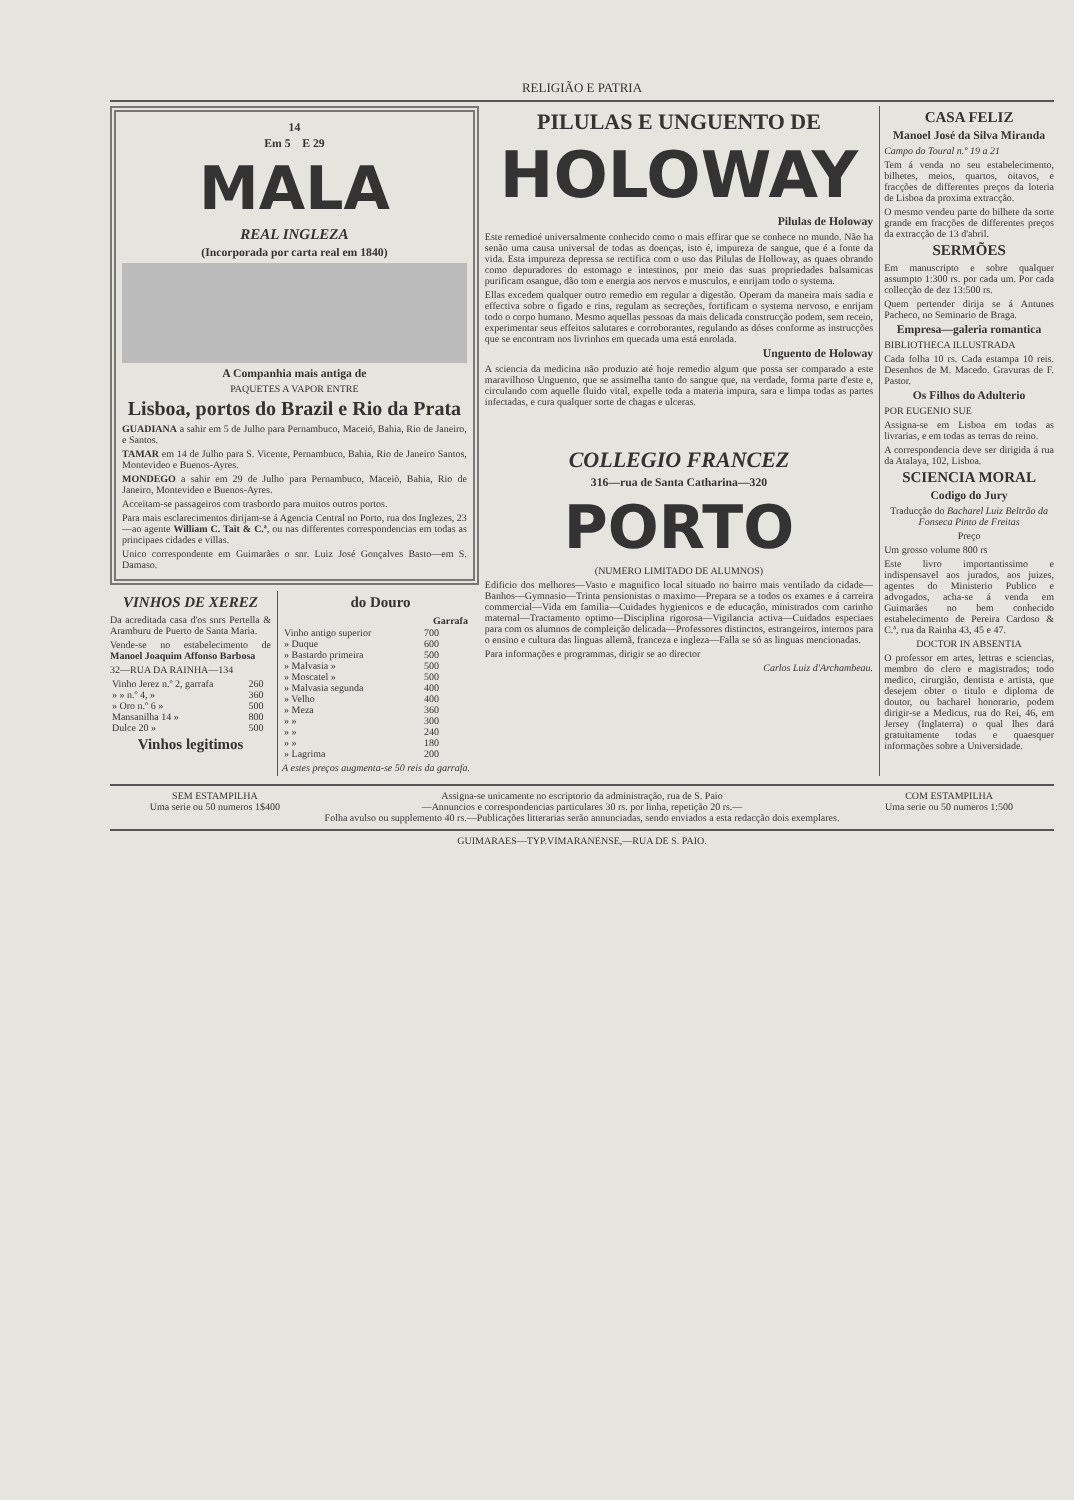RELIGIÃO E PATRIA
14
Em 5 E 29
MALA
REAL INGLEZA
(Incorporada por carta real em 1840)
A Companhia mais antiga de
PAQUETES A VAPOR ENTRE
Lisboa, portos do Brazil e Rio da Prata
GUADIANA a sahir em 5 de Julho para Pernambuco, Maceió, Bahia, Rio de Janeiro, e Santos.
TAMAR em 14 de Julho para S. Vicente, Pernambuco, Bahia, Rio de Janeiro Santos, Montevideo e Buenos-Ayres.
MONDEGO a sahir em 29 de Julho para Pernambuco, Maceiò, Bahia, Rio de Janeiro, Montevideo e Buenos-Ayres.
Acceitam-se passageiros com trasbordo para muitos outros portos.
Para mais esclarecimentos dirijam-se á Agencia Central no Porto, rua dos Inglezes, 23—ao agente William C. Tait & C.ª, ou nas differentes correspondencias em todas as principaes cidades e villas.
Unico correspondente em Guimarães o snr. Luiz José Gonçalves Basto—em S. Damaso.
VINHOS DE XEREZ
Da acreditada casa d'os snrs Pertella & Aramburu de Puerto de Santa Maria.
Vende-se no estabelecimento de Manoel Joaquim Affonso Barbosa
32—RUA DA RAINHA—134
| Vinho Jerez n.º 2, garrafa | 260 |
| » » n.º 4, » | 360 |
| » Oro n.º 6 » | 500 |
| Mansanilha 14 » | 800 |
| Dulce 20 » | 500 |
Vinhos legitimos
do Douro
| | Garrafa |
| --- | --- |
| Vinho antigo superior | 700 |
| » Duque | 600 |
| » Bastardo primeira | 500 |
| » Malvasia » | 500 |
| » Moscatel » | 500 |
| » Malvasia segunda | 400 |
| » Velho | 400 |
| » Meza | 360 |
| » » | 300 |
| » » | 240 |
| » » | 180 |
| » Lagrima | 200 |
A estes preços augmenta-se 50 reis da garrafa.
PILULAS E UNGUENTO DE
HOLOWAY
Pilulas de Holoway
Este remedioé universalmente conhecido como o mais effirar que se conhece no mundo. Não ha senão uma causa universal de todas as doenças, isto é, impureza de sangue, que é a fonte da vida. Esta impureza depressa se rectifica com o uso das Pilulas de Holloway, as quaes obrando como depuradores do estomago e intestinos, por meio das suas propriedades balsamicas purificam osangue, dão tom e energia aos nervos e musculos, e enrijam todo o systema.
Ellas excedem qualquer outro remedio em regular a digestão. Operam da maneira mais sadia e effectiva sobre o figado e rins, regulam as secreções, fortificam o systema nervoso, e enrijam todo o corpo humano. Mesmo aquellas pessoas da mais delicada construcção podem, sem receio, experimentar seus effeitos salutares e corroborantes, regulando as dóses conforme as instrucções que se encontram nos livrinhos em quecada uma está enrolada.
Unguento de Holoway
A sciencia da medicina não produzio até hoje remedio algum que possa ser comparado a este maravilhoso Unguento, que se assimelha tanto do sangue que, na verdade, forma parte d'este e, circulando com aquelle fluido vital, expelle toda a materia impura, sara e limpa todas as partes infectadas, e cura qualquer sorte de chagas e ulceras.
COLLEGIO FRANCEZ
316—rua de Santa Catharina—320
PORTO
(NUMERO LIMITADO DE ALUMNOS)
Edificio dos melhores—Vasto e magnifico local situado no bairro mais ventilado da cidade—Banhos—Gymnasio—Trinta pensionistas o maximo—Prepara se a todos os exames e á carreira commercial—Vida em familia—Cuidades hygienicos e de educação, ministrados com carinho maternal—Tractamento optimo—Disciplina rigorosa—Vigilancia activa—Cuidados especiaes para com os alumnos de compleição delicada—Professores distinctos, estrangeiros, internos para o ensino e cultura das linguas allemã, franceza e ingleza—Falla se só as linguas mencionadas.
Para informações e programmas, dirigir se ao director
Carlos Luiz d'Archambeau.
CASA FELIZ
Manoel José da Silva Miranda
Campo do Toural n.º 19 a 21
Tem á venda no seu estabelecimento, bilhetes, meios, quartos, oitavos, e fracções de differentes preços da loteria de Lisboa da proxima extracção.
O mesmo vendeu parte do bilhete da sorte grande em fracções de differentes preços da extracção de 13 d'abril.
SERMÕES
Em manuscripto e sobre qualquer assumpto 1:300 rs. por cada um. Por cada collecção de dez 13:500 rs.
Quem pertender dirija se á Antunes Pacheco, no Seminario de Braga.
Empresa—galeria romantica
BIBLIOTHECA ILLUSTRADA
Cada folha 10 rs. Cada estampa 10 reis. Desenhos de M. Macedo. Gravuras de F. Pastor.
Os Filhos do Adulterio
POR EUGENIO SUE
Assigna-se em Lisboa em todas as livrarias, e em todas as terras do reino.
A correspondencia deve ser dirigida á rua da Atalaya, 102, Lisboa.
SCIENCIA MORAL
Codigo do Jury
Traducção do Bacharel Luiz Beltrão da Fonseca Pinto de Freitas
Preço
Um grosso volume 800 rs
Este livro importantissimo e indispensavel aos jurados, aos juizes, agentes do Ministerio Publico e advogados, acha-se á venda em Guimarães no bem conhecido estabelecimento de Pereira Cardoso & C.ª, rua da Rainha 43, 45 e 47.
DOCTOR IN ABSENTIA
O professor em artes, lettras e sciencias, membro do clero e magistrados; todo medico, cirurgião, dentista e artista, que desejem obter o titulo e diploma de doutor, ou bacharel honorario, podem dirigir-se a Medicus, rua do Rei, 46, em Jersey (Inglaterra) o qual lhes dará gratuitamente todas e quaesquer informações sobre a Universidade.
SEM ESTAMPILHA
Uma serie ou 50 numeros 1$400
Assigna-se unicamente no escriptorio da administração, rua de S. Paio
—Annuncios e correspondencias particulares 30 rs. por linha, repetição 20 rs.—
Folha avulso ou supplemento 40 rs.—Publicações litterarias serão annunciadas, sendo enviados a esta redacção dois exemplares.
COM ESTAMPILHA
Uma serie ou 50 numeros 1:500
GUIMARAES—TYP.VIMARANENSE,—RUA DE S. PAIO.